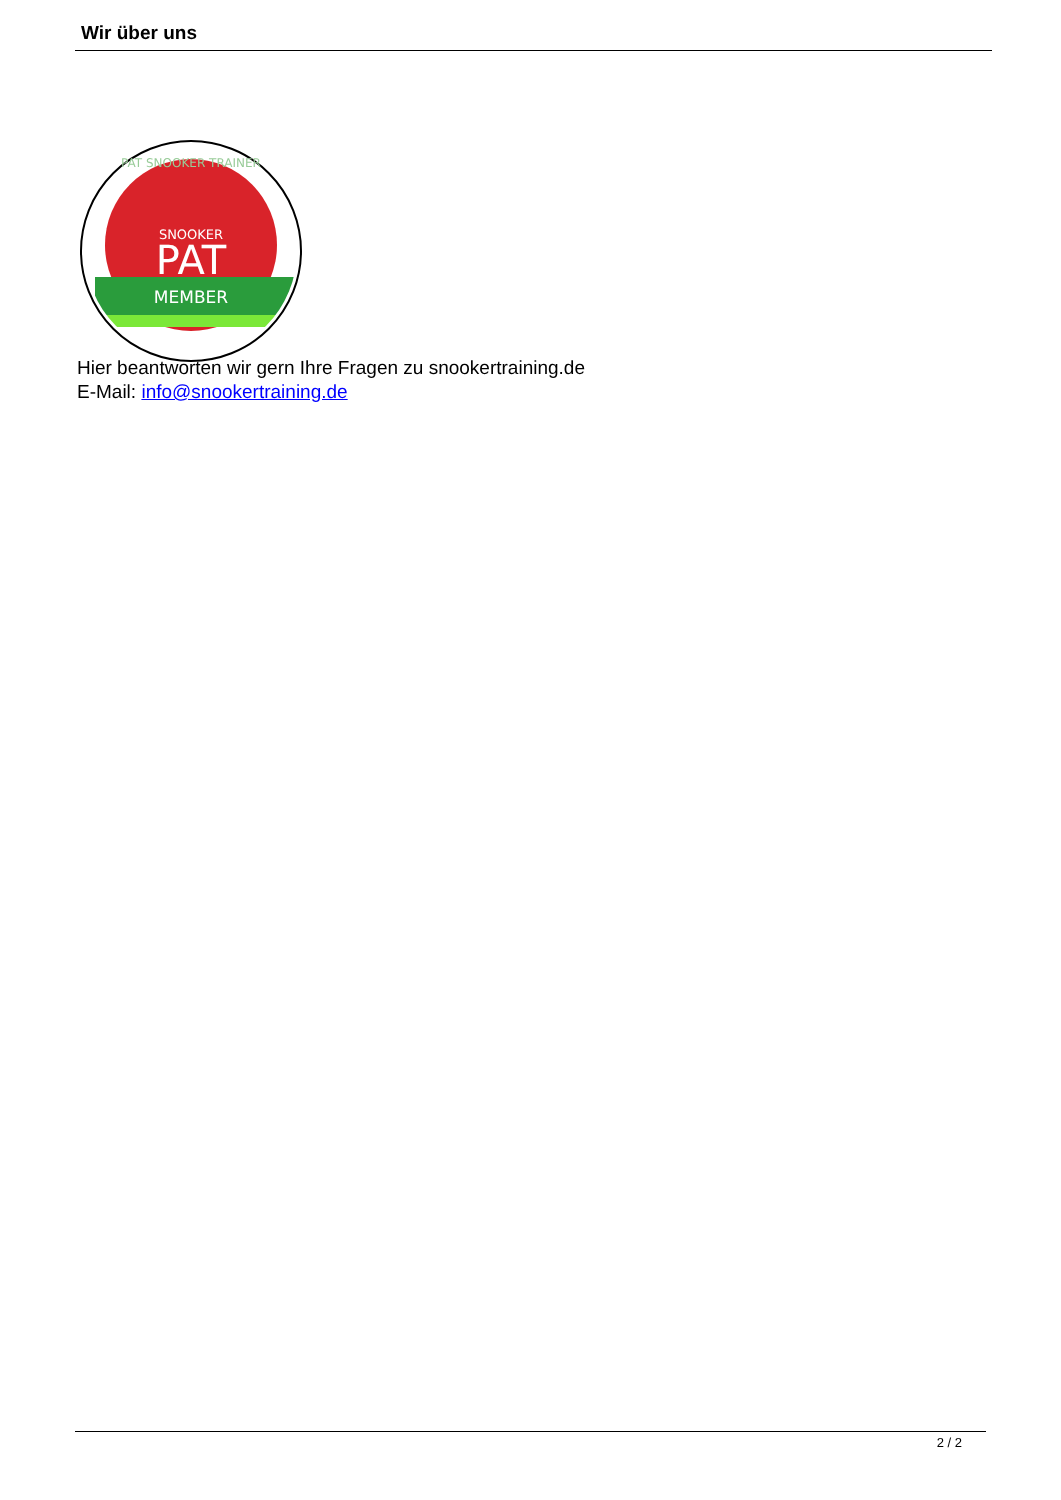Wir über uns
SNOOKER
PAT
MEMBER
PAT SNOOKER TRAINER
Hier beantworten wir gern Ihre Fragen zu snookertraining.de
E-Mail: info@snookertraining.de
2 / 2